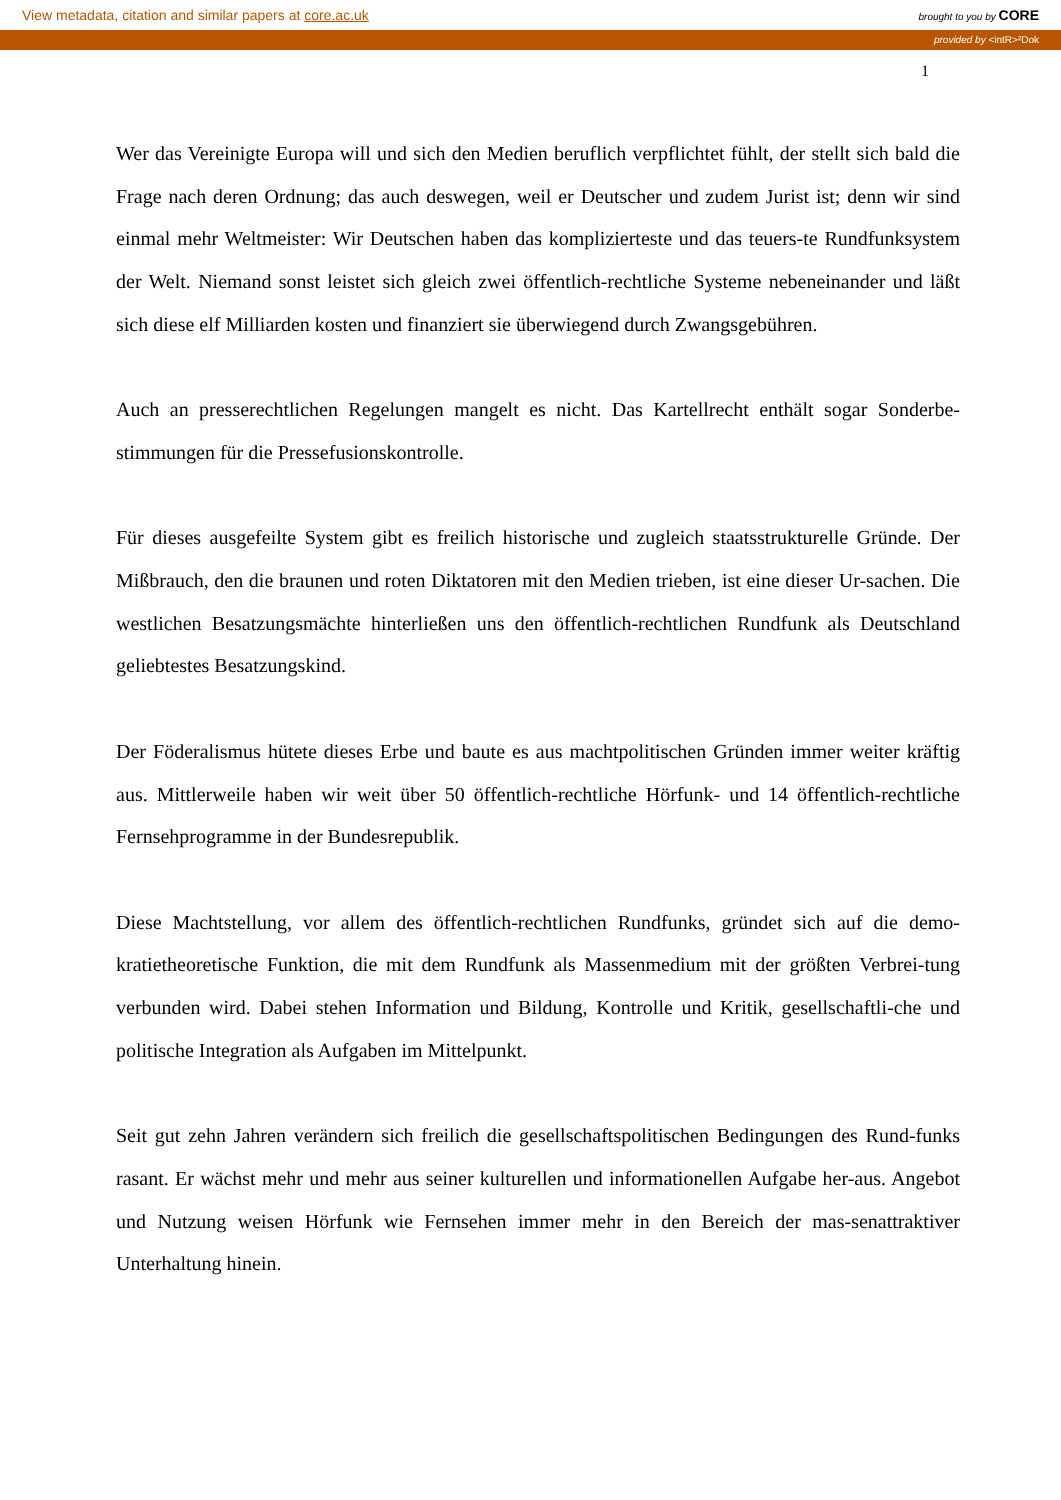View metadata, citation and similar papers at core.ac.uk brought to you by CORE
provided by <intR>²Dok
1
Wer das Vereinigte Europa will und sich den Medien beruflich verpflichtet fühlt, der stellt sich bald die Frage nach deren Ordnung; das auch deswegen, weil er Deutscher und zudem Jurist ist; denn wir sind einmal mehr Weltmeister: Wir Deutschen haben das komplizierteste und das teuers-te Rundfunksystem der Welt. Niemand sonst leistet sich gleich zwei öffentlich-rechtliche Systeme nebeneinander und läßt sich diese elf Milliarden kosten und finanziert sie überwiegend durch Zwangsgebühren.
Auch an presserechtlichen Regelungen mangelt es nicht. Das Kartellrecht enthält sogar Sonderbe-stimmungen für die Pressefusionskontrolle.
Für dieses ausgefeilte System gibt es freilich historische und zugleich staatsstrukturelle Gründe. Der Mißbrauch, den die braunen und roten Diktatoren mit den Medien trieben, ist eine dieser Ur-sachen. Die westlichen Besatzungsmächte hinterließen uns den öffentlich-rechtlichen Rundfunk als Deutschland geliebtestes Besatzungskind.
Der Föderalismus hütete dieses Erbe und baute es aus machtpolitischen Gründen immer weiter kräftig aus. Mittlerweile haben wir weit über 50 öffentlich-rechtliche Hörfunk- und 14 öffentlich-rechtliche Fernsehprogramme in der Bundesrepublik.
Diese Machtstellung, vor allem des öffentlich-rechtlichen Rundfunks, gründet sich auf die demo-kratietheoretische Funktion, die mit dem Rundfunk als Massenmedium mit der größten Verbrei-tung verbunden wird. Dabei stehen Information und Bildung, Kontrolle und Kritik, gesellschaftli-che und politische Integration als Aufgaben im Mittelpunkt.
Seit gut zehn Jahren verändern sich freilich die gesellschaftspolitischen Bedingungen des Rund-funks rasant. Er wächst mehr und mehr aus seiner kulturellen und informationellen Aufgabe her-aus. Angebot und Nutzung weisen Hörfunk wie Fernsehen immer mehr in den Bereich der mas-senattraktiver Unterhaltung hinein.